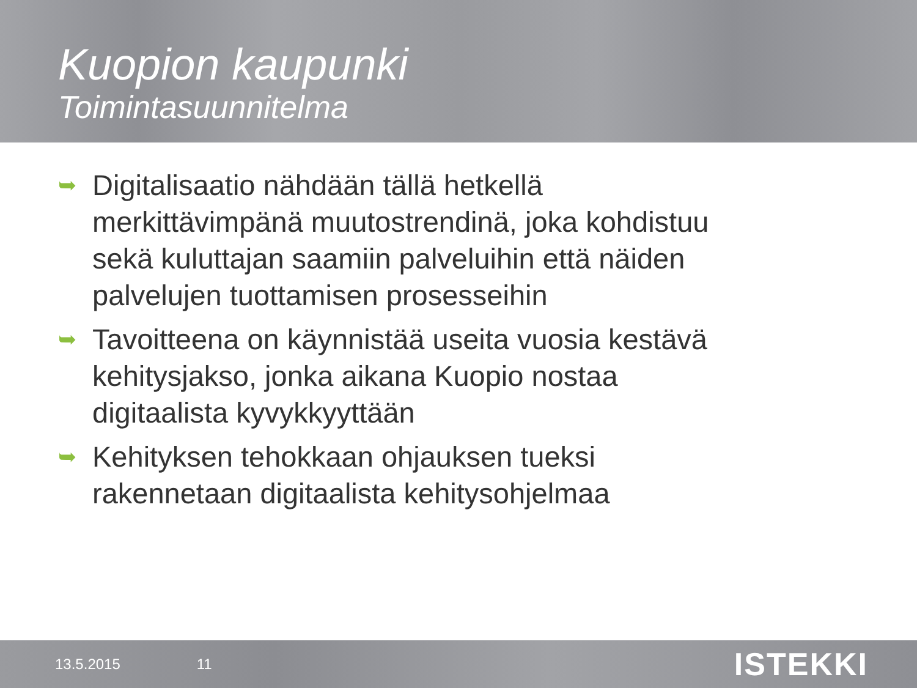Kuopion kaupunki
Toimintasuunnitelma
➥ Digitalisaatio nähdään tällä hetkellä merkittävimpänä muutostrendinä, joka kohdistuu sekä kuluttajan saamiin palveluihin että näiden palvelujen tuottamisen prosesseihin
➥ Tavoitteena on käynnistää useita vuosia kestävä kehitysjakso, jonka aikana Kuopio nostaa digitaalista kyvykkyyttään
➥ Kehityksen tehokkaan ohjauksen tueksi rakennetaan digitaalista kehitysohjelmaa
13.5.2015 11 ISTEKKI